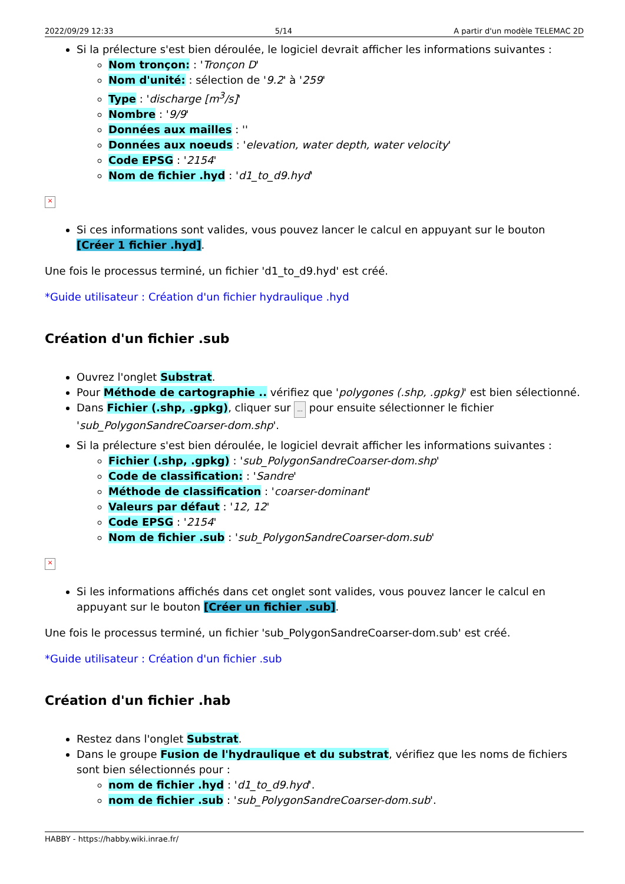2022/09/29 12:33 5/14 A partir d'un modèle TELEMAC 2D
Si la prélecture s'est bien déroulée, le logiciel devrait afficher les informations suivantes :
Nom tronçon: : 'Tronçon D'
Nom d'unité: : sélection de '9.2' à '259'
Type : 'discharge [m<sup>3</sup>/s]'
Nombre : '9/9'
Données aux mailles : ''
Données aux noeuds : 'elevation, water depth, water velocity'
Code EPSG : '2154'
Nom de fichier .hyd : 'd1_to_d9.hyd'
×
Si ces informations sont valides, vous pouvez lancer le calcul en appuyant sur le bouton [Créer 1 fichier .hyd].
Une fois le processus terminé, un fichier 'd1_to_d9.hyd' est créé.
*Guide utilisateur : Création d'un fichier hydraulique .hyd
Création d'un fichier .sub
Ouvrez l'onglet Substrat.
Pour Méthode de cartographie .. vérifiez que 'polygones (.shp, .gpkg)' est bien sélectionné.
Dans Fichier (.shp, .gpkg), cliquer sur ... pour ensuite sélectionner le fichier 'sub_PolygonSandreCoarser-dom.shp'.
Si la prélecture s'est bien déroulée, le logiciel devrait afficher les informations suivantes :
Fichier (.shp, .gpkg) : 'sub_PolygonSandreCoarser-dom.shp'
Code de classification: : 'Sandre'
Méthode de classification : 'coarser-dominant'
Valeurs par défaut : '12, 12'
Code EPSG : '2154'
Nom de fichier .sub : 'sub_PolygonSandreCoarser-dom.sub'
×
Si les informations affichés dans cet onglet sont valides, vous pouvez lancer le calcul en appuyant sur le bouton [Créer un fichier .sub].
Une fois le processus terminé, un fichier 'sub_PolygonSandreCoarser-dom.sub' est créé.
*Guide utilisateur : Création d'un fichier .sub
Création d'un fichier .hab
Restez dans l'onglet Substrat.
Dans le groupe Fusion de l'hydraulique et du substrat, vérifiez que les noms de fichiers sont bien sélectionnés pour :
nom de fichier .hyd : 'd1_to_d9.hyd'.
nom de fichier .sub : 'sub_PolygonSandreCoarser-dom.sub'.
HABBY - https://habby.wiki.inrae.fr/